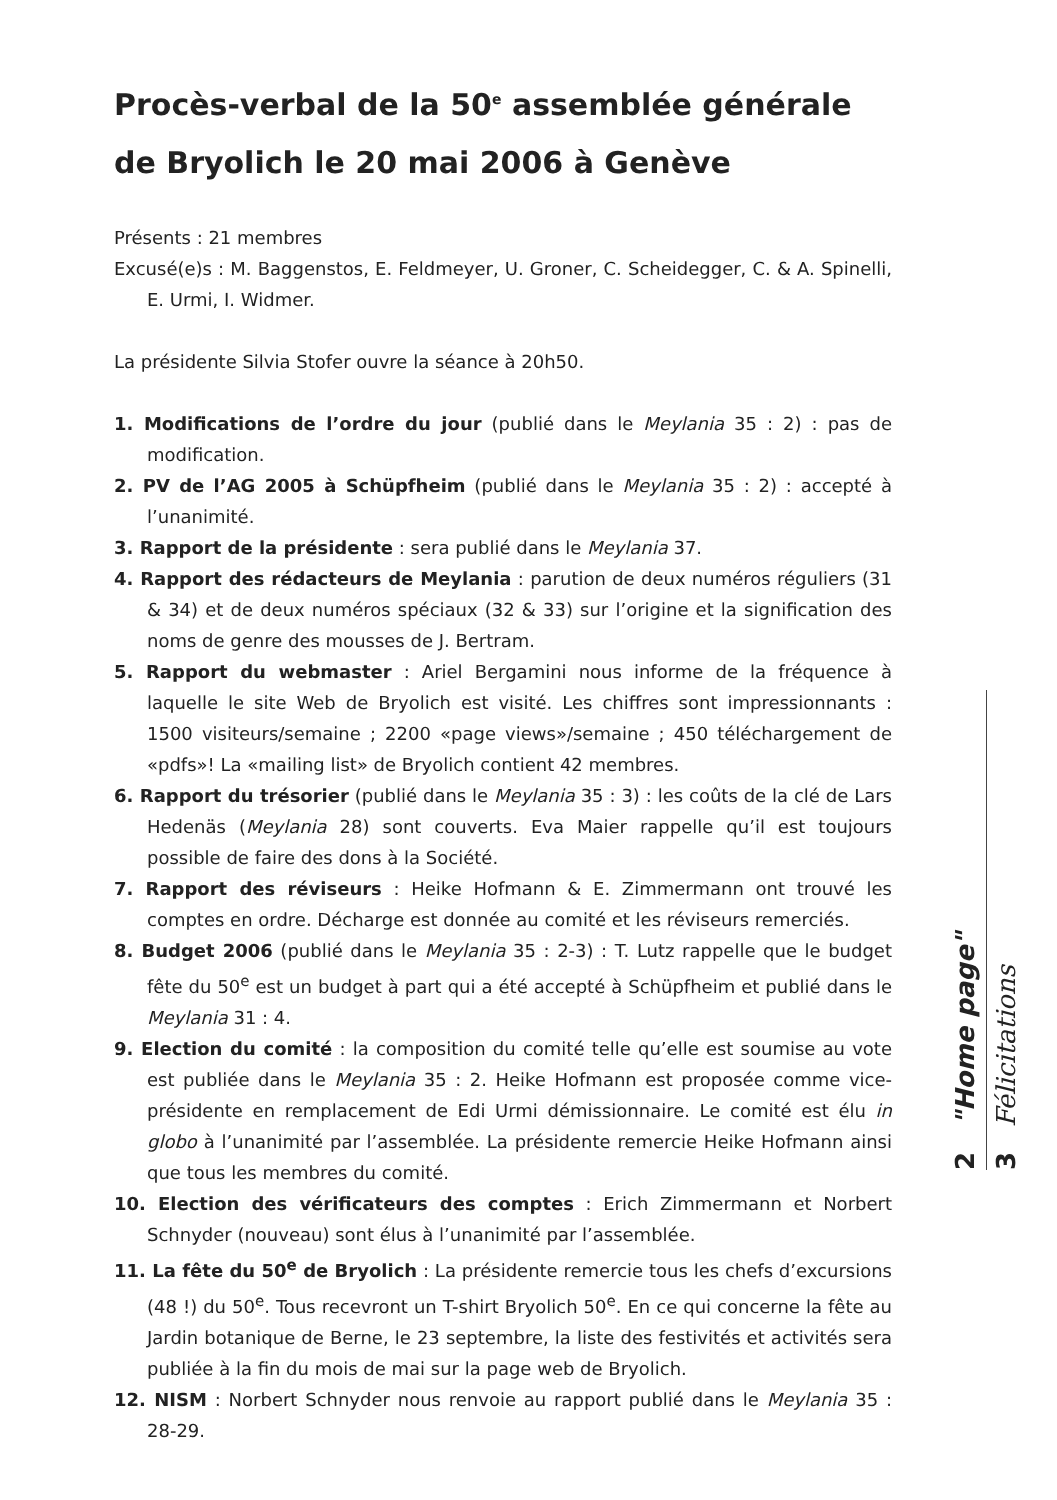Procès-verbal de la 50<sup>e</sup> assemblée générale
de Bryolich le 20 mai 2006 à Genève
Présents : 21 membres
Excusé(e)s : M. Baggenstos, E. Feldmeyer, U. Groner, C. Scheidegger, C. & A. Spinelli, E. Urmi, I. Widmer.
La présidente Silvia Stofer ouvre la séance à 20h50.
1. Modifications de l’ordre du jour (publié dans le Meylania 35 : 2) : pas de modification.
2. PV de l’AG 2005 à Schüpfheim (publié dans le Meylania 35 : 2) : accepté à l’unanimité.
3. Rapport de la présidente : sera publié dans le Meylania 37.
4. Rapport des rédacteurs de Meylania : parution de deux numéros réguliers (31 & 34) et de deux numéros spéciaux (32 & 33) sur l’origine et la signification des noms de genre des mousses de J. Bertram.
5. Rapport du webmaster : Ariel Bergamini nous informe de la fréquence à laquelle le site Web de Bryolich est visité. Les chiffres sont impressionnants : 1500 visiteurs/semaine ; 2200 «page views»/semaine ; 450 téléchargement de «pdfs»! La «mailing list» de Bryolich contient 42 membres.
6. Rapport du trésorier (publié dans le Meylania 35 : 3) : les coûts de la clé de Lars Hedenäs (Meylania 28) sont couverts. Eva Maier rappelle qu’il est toujours possible de faire des dons à la Société.
7. Rapport des réviseurs : Heike Hofmann & E. Zimmermann ont trouvé les comptes en ordre. Décharge est donnée au comité et les réviseurs remerciés.
8. Budget 2006 (publié dans le Meylania 35 : 2-3) : T. Lutz rappelle que le budget fête du 50<sup>e</sup> est un budget à part qui a été accepté à Schüpfheim et publié dans le Meylania 31 : 4.
9. Election du comité : la composition du comité telle qu’elle est soumise au vote est publiée dans le Meylania 35 : 2. Heike Hofmann est proposée comme vice-présidente en remplacement de Edi Urmi démissionnaire. Le comité est élu in globo à l’unanimité par l’assemblée. La présidente remercie Heike Hofmann ainsi que tous les membres du comité.
10. Election des vérificateurs des comptes : Erich Zimmermann et Norbert Schnyder (nouveau) sont élus à l’unanimité par l’assemblée.
11. La fête du 50<sup>e</sup> de Bryolich : La présidente remercie tous les chefs d’excursions (48 !) du 50<sup>e</sup>. Tous recevront un T-shirt Bryolich 50<sup>e</sup>. En ce qui concerne la fête au Jardin botanique de Berne, le 23 septembre, la liste des festivités et activités sera publiée à la fin du mois de mai sur la page web de Bryolich.
12. NISM : Norbert Schnyder nous renvoie au rapport publié dans le Meylania 35 : 28-29.
2 "Home page"
3 Félicitations